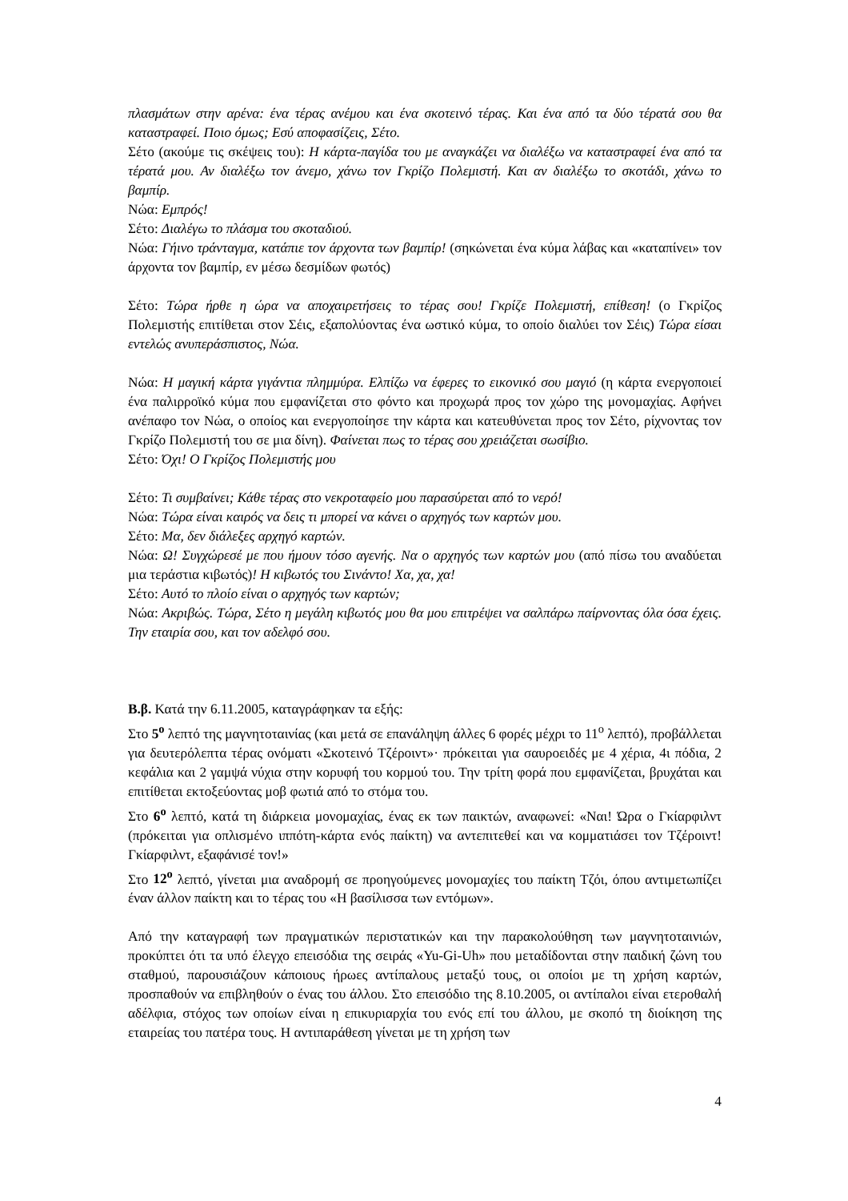πλασμάτων στην αρένα: ένα τέρας ανέμου και ένα σκοτεινό τέρας. Και ένα από τα δύο τέρατά σου θα καταστραφεί. Ποιο όμως; Εσύ αποφασίζεις, Σέτο.
Σέτο (ακούμε τις σκέψεις του): Η κάρτα-παγίδα του με αναγκάζει να διαλέξω να καταστραφεί ένα από τα τέρατά μου. Αν διαλέξω τον άνεμο, χάνω τον Γκρίζο Πολεμιστή. Και αν διαλέξω το σκοτάδι, χάνω το βαμπίρ.
Νώα: Εμπρός!
Σέτο: Διαλέγω το πλάσμα του σκοταδιού.
Νώα: Γήινο τράνταγμα, κατάπιε τον άρχοντα των βαμπίρ! (σηκώνεται ένα κύμα λάβας και «καταπίνει» τον άρχοντα τον βαμπίρ, εν μέσω δεσμίδων φωτός)
Σέτο: Τώρα ήρθε η ώρα να αποχαιρετήσεις το τέρας σου! Γκρίζε Πολεμιστή, επίθεση! (ο Γκρίζος Πολεμιστής επιτίθεται στον Σέις, εξαπολύοντας ένα ωστικό κύμα, το οποίο διαλύει τον Σέις) Τώρα είσαι εντελώς ανυπεράσπιστος, Νώα.
Νώα: Η μαγική κάρτα γιγάντια πλημμύρα. Ελπίζω να έφερες το εικονικό σου μαγιό (η κάρτα ενεργοποιεί ένα παλιρροϊκό κύμα που εμφανίζεται στο φόντο και προχωρά προς τον χώρο της μονομαχίας. Αφήνει ανέπαφο τον Νώα, ο οποίος και ενεργοποίησε την κάρτα και κατευθύνεται προς τον Σέτο, ρίχνοντας τον Γκρίζο Πολεμιστή του σε μια δίνη). Φαίνεται πως το τέρας σου χρειάζεται σωσίβιο.
Σέτο: Όχι! Ο Γκρίζος Πολεμιστής μου
Σέτο: Τι συμβαίνει; Κάθε τέρας στο νεκροταφείο μου παρασύρεται από το νερό!
Νώα: Τώρα είναι καιρός να δεις τι μπορεί να κάνει ο αρχηγός των καρτών μου.
Σέτο: Μα, δεν διάλεξες αρχηγό καρτών.
Νώα: Ω! Συγχώρεσέ με που ήμουν τόσο αγενής. Να ο αρχηγός των καρτών μου (από πίσω του αναδύεται μια τεράστια κιβωτός)! Η κιβωτός του Σινάντο! Χα, χα, χα!
Σέτο: Αυτό το πλοίο είναι ο αρχηγός των καρτών;
Νώα: Ακριβώς. Τώρα, Σέτο η μεγάλη κιβωτός μου θα μου επιτρέψει να σαλπάρω παίρνοντας όλα όσα έχεις. Την εταιρία σου, και τον αδελφό σου.
Β.β. Κατά την 6.11.2005, καταγράφηκαν τα εξής:
Στο 5<sup>ο</sup> λεπτό της μαγνητοταινίας (και μετά σε επανάληψη άλλες 6 φορές μέχρι το 11<sup>ο</sup> λεπτό), προβάλλεται για δευτερόλεπτα τέρας ονόματι «Σκοτεινό Τζέροιντ»· πρόκειται για σαυροειδές με 4 χέρια, 4ι πόδια, 2 κεφάλια και 2 γαμψά νύχια στην κορυφή του κορμού του. Την τρίτη φορά που εμφανίζεται, βρυχάται και επιτίθεται εκτοξεύοντας μοβ φωτιά από το στόμα του.
Στο 6<sup>ο</sup> λεπτό, κατά τη διάρκεια μονομαχίας, ένας εκ των παικτών, αναφωνεί: «Ναι! Ώρα ο Γκίαρφιλντ (πρόκειται για οπλισμένο ιππότη-κάρτα ενός παίκτη) να αντεπιτεθεί και να κομματιάσει τον Τζέροιντ! Γκίαρφιλντ, εξαφάνισέ τον!»
Στο 12<sup>ο</sup> λεπτό, γίνεται μια αναδρομή σε προηγούμενες μονομαχίες του παίκτη Τζόι, όπου αντιμετωπίζει έναν άλλον παίκτη και το τέρας του «Η βασίλισσα των εντόμων».
Από την καταγραφή των πραγματικών περιστατικών και την παρακολούθηση των μαγνητοταινιών, προκύπτει ότι τα υπό έλεγχο επεισόδια της σειράς «Yu-Gi-Uh» που μεταδίδονται στην παιδική ζώνη του σταθμού, παρουσιάζουν κάποιους ήρωες αντίπαλους μεταξύ τους, οι οποίοι με τη χρήση καρτών, προσπαθούν να επιβληθούν ο ένας του άλλου. Στο επεισόδιο της 8.10.2005, οι αντίπαλοι είναι ετεροθαλή αδέλφια, στόχος των οποίων είναι η επικυριαρχία του ενός επί του άλλου, με σκοπό τη διοίκηση της εταιρείας του πατέρα τους. Η αντιπαράθεση γίνεται με τη χρήση των
4